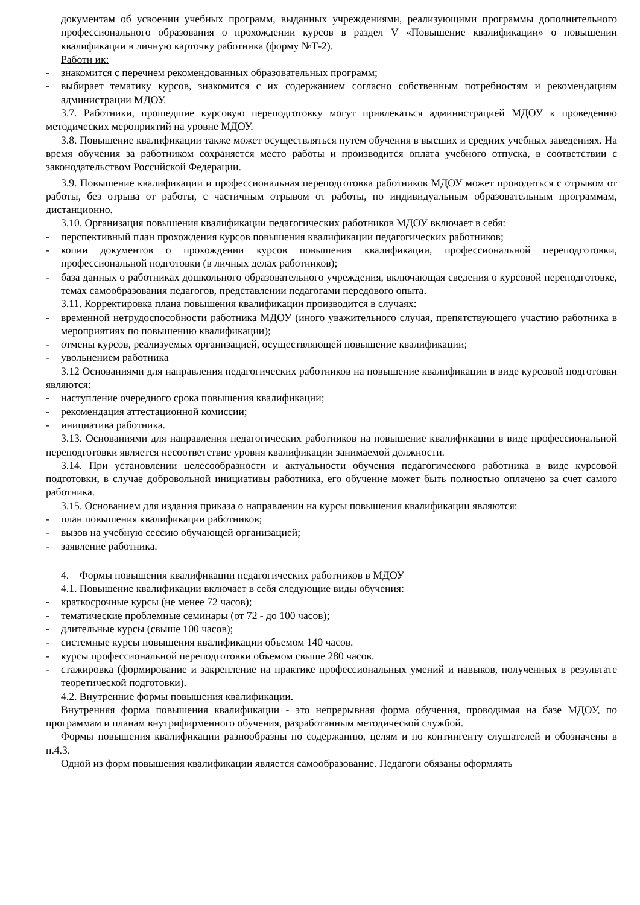документам об усвоении учебных программ, выданных учреждениями, реализующими программы дополнительного профессионального образования о прохождении курсов в раздел V «Повышение квалификации» о повышении квалификации в личную карточку работника (форму №Т-2).
Работн ик:
- знакомится с перечнем рекомендованных образовательных программ;
- выбирает тематику курсов, знакомится с их содержанием согласно собственным потребностям и рекомендациям администрации МДОУ.
3.7. Работники, прошедшие курсовую переподготовку могут привлекаться администрацией МДОУ к проведению методических мероприятий на уровне МДОУ.
3.8. Повышение квалификации также может осуществляться путем обучения в высших и средних учебных заведениях. На время обучения за работником сохраняется место работы и производится оплата учебного отпуска, в соответствии с законодательством Российской Федерации.
3.9. Повышение квалификации и профессиональная переподготовка работников МДОУ может проводиться с отрывом от работы, без отрыва от работы, с частичным отрывом от работы, по индивидуальным образовательным программам, дистанционно.
3.10. Организация повышения квалификации педагогических работников МДОУ включает в себя:
- перспективный план прохождения курсов повышения квалификации педагогических работников;
- копии документов о прохождении курсов повышения квалификации, профессиональной переподготовки, профессиональной подготовки (в личных делах работников);
- база данных о работниках дошкольного образовательного учреждения, включающая сведения о курсовой переподготовке, темах самообразования педагогов, представлении педагогами передового опыта.
3.11. Корректировка плана повышения квалификации производится в случаях:
- временной нетрудоспособности работника МДОУ (иного уважительного случая, препятствующего участию работника в мероприятиях по повышению квалификации);
- отмены курсов, реализуемых организацией, осуществляющей повышение квалификации;
- увольнением работника
3.12 Основаниями для направления педагогических работников на повышение квалификации в виде курсовой подготовки являются:
- наступление очередного срока повышения квалификации;
- рекомендация аттестационной комиссии;
- инициатива работника.
3.13. Основаниями для направления педагогических работников на повышение квалификации в виде профессиональной переподготовки является несоответствие уровня квалификации занимаемой должности.
3.14. При установлении целесообразности и актуальности обучения педагогического работника в виде курсовой подготовки, в случае добровольной инициативы работника, его обучение может быть полностью оплачено за счет самого работника.
3.15. Основанием для издания приказа о направлении на курсы повышения квалификации являются:
- план повышения квалификации работников;
- вызов на учебную сессию обучающей организацией;
- заявление работника.
4. Формы повышения квалификации педагогических работников в МДОУ
4.1. Повышение квалификации включает в себя следующие виды обучения:
- краткосрочные курсы (не менее 72 часов);
- тематические проблемные семинары (от 72 - до 100 часов);
- длительные курсы (свыше 100 часов);
- системные курсы повышения квалификации объемом 140 часов.
- курсы профессиональной переподготовки объемом свыше 280 часов.
- стажировка (формирование и закрепление на практике профессиональных умений и навыков, полученных в результате теоретической подготовки).
4.2. Внутренние формы повышения квалификации.
Внутренняя форма повышения квалификации - это непрерывная форма обучения, проводимая на базе МДОУ, по программам и планам внутрифирменного обучения, разработанным методической службой.
Формы повышения квалификации разнообразны по содержанию, целям и по контингенту слушателей и обозначены в п.4.3.
Одной из форм повышения квалификации является самообразование. Педагоги обязаны оформлять